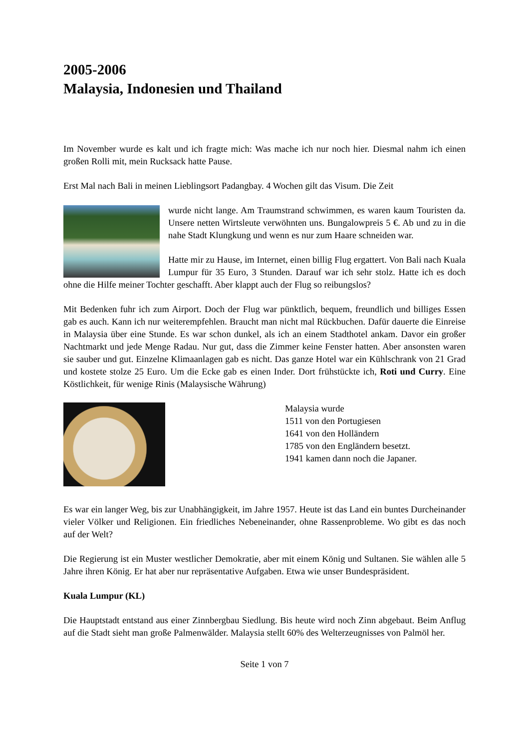2005-2006
Malaysia, Indonesien und Thailand
Im November wurde es kalt und ich fragte mich: Was mache ich nur noch hier. Diesmal nahm ich einen großen Rolli mit, mein Rucksack hatte Pause.
Erst Mal nach Bali in meinen Lieblingsort Padangbay. 4 Wochen gilt das Visum. Die Zeit
wurde nicht lange. Am Traumstrand schwimmen, es waren kaum Touristen da. Unsere netten Wirtsleute verwöhnten uns. Bungalowpreis 5 €. Ab und zu in die nahe Stadt Klungkung und wenn es nur zum Haare schneiden war.
Hatte mir zu Hause, im Internet, einen billig Flug ergattert. Von Bali nach Kuala Lumpur für 35 Euro, 3 Stunden. Darauf war ich sehr stolz. Hatte ich es doch ohne die Hilfe meiner Tochter geschafft. Aber klappt auch der Flug so reibungslos?
Mit Bedenken fuhr ich zum Airport. Doch der Flug war pünktlich, bequem, freundlich und billiges Essen gab es auch. Kann ich nur weiterempfehlen. Braucht man nicht mal Rückbuchen. Dafür dauerte die Einreise in Malaysia über eine Stunde. Es war schon dunkel, als ich an einem Stadthotel ankam. Davor ein großer Nachtmarkt und jede Menge Radau. Nur gut, dass die Zimmer keine Fenster hatten. Aber ansonsten waren sie sauber und gut. Einzelne Klimaanlagen gab es nicht. Das ganze Hotel war ein Kühlschrank von 21 Grad und kostete stolze 25 Euro. Um die Ecke gab es einen Inder. Dort frühstückte ich, Roti und Curry. Eine Köstlichkeit, für wenige Rinis (Malaysische Währung)
Malaysia wurde
1511 von den Portugiesen
1641 von den Holländern
1785 von den Engländern besetzt.
1941 kamen dann noch die Japaner.
Es war ein langer Weg, bis zur Unabhängigkeit, im Jahre 1957. Heute ist das Land ein buntes Durcheinander vieler Völker und Religionen. Ein friedliches Nebeneinander, ohne Rassenprobleme. Wo gibt es das noch auf der Welt?
Die Regierung ist ein Muster westlicher Demokratie, aber mit einem König und Sultanen. Sie wählen alle 5 Jahre ihren König. Er hat aber nur repräsentative Aufgaben. Etwa wie unser Bundespräsident.
Kuala Lumpur (KL)
Die Hauptstadt entstand aus einer Zinnbergbau Siedlung. Bis heute wird noch Zinn abgebaut. Beim Anflug auf die Stadt sieht man große Palmenwälder. Malaysia stellt 60% des Welterzeugnisses von Palmöl her.
Seite 1 von 7